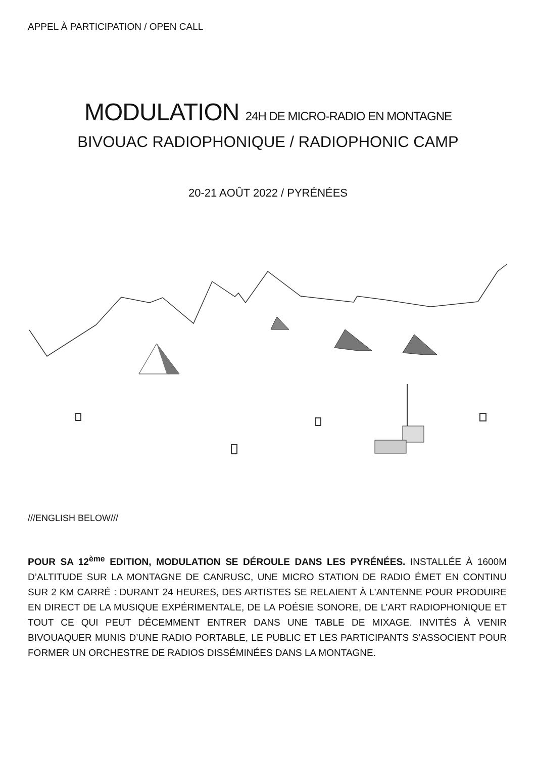APPEL À PARTICIPATION / OPEN CALL
MODULATION 24H DE MICRO-RADIO EN MONTAGNE
BIVOUAC RADIOPHONIQUE / RADIOPHONIC CAMP
20-21 AOÛT 2022 / PYRÉNÉES
///ENGLISH BELOW///
POUR SA 12<sup>ème</sup> EDITION, MODULATION SE DÉROULE DANS LES PYRÉNÉES. INSTALLÉE À 1600M D’ALTITUDE SUR LA MONTAGNE DE CANRUSC, UNE MICRO STATION DE RADIO ÉMET EN CONTINU SUR 2 KM CARRÉ : DURANT 24 HEURES, DES ARTISTES SE RELAIENT À L’ANTENNE POUR PRODUIRE EN DIRECT DE LA MUSIQUE EXPÉRIMENTALE, DE LA POÉSIE SONORE, DE L’ART RADIOPHONIQUE ET TOUT CE QUI PEUT DÉCEMMENT ENTRER DANS UNE TABLE DE MIXAGE. INVITÉS À VENIR BIVOUAQUER MUNIS D’UNE RADIO PORTABLE, LE PUBLIC ET LES PARTICIPANTS S’ASSOCIENT POUR FORMER UN ORCHESTRE DE RADIOS DISSÉMINÉES DANS LA MONTAGNE.